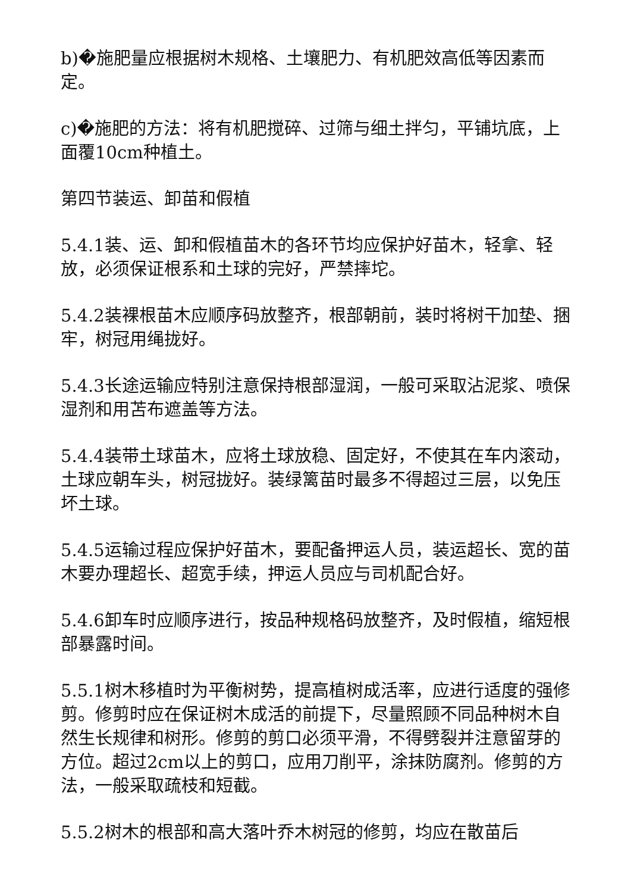b)�施肥量应根据树木规格、土壤肥力、有机肥效高低等因素而定。
c)�施肥的方法：将有机肥搅碎、过筛与细土拌匀，平铺坑底，上面覆10cm种植土。
第四节装运、卸苗和假植
5.4.1装、运、卸和假植苗木的各环节均应保护好苗木，轻拿、轻放，必须保证根系和土球的完好，严禁摔坨。
5.4.2装裸根苗木应顺序码放整齐，根部朝前，装时将树干加垫、捆牢，树冠用绳拢好。
5.4.3长途运输应特别注意保持根部湿润，一般可采取沾泥浆、喷保湿剂和用苫布遮盖等方法。
5.4.4装带土球苗木，应将土球放稳、固定好，不使其在车内滚动，土球应朝车头，树冠拢好。装绿篱苗时最多不得超过三层，以免压坏土球。
5.4.5运输过程应保护好苗木，要配备押运人员，装运超长、宽的苗木要办理超长、超宽手续，押运人员应与司机配合好。
5.4.6卸车时应顺序进行，按品种规格码放整齐，及时假植，缩短根部暴露时间。
5.5.1树木移植时为平衡树势，提高植树成活率，应进行适度的强修剪。修剪时应在保证树木成活的前提下，尽量照顾不同品种树木自然生长规律和树形。修剪的剪口必须平滑，不得劈裂并注意留芽的方位。超过2cm以上的剪口，应用刀削平，涂抹防腐剂。修剪的方法，一般采取疏枝和短截。
5.5.2树木的根部和高大落叶乔木树冠的修剪，均应在散苗后